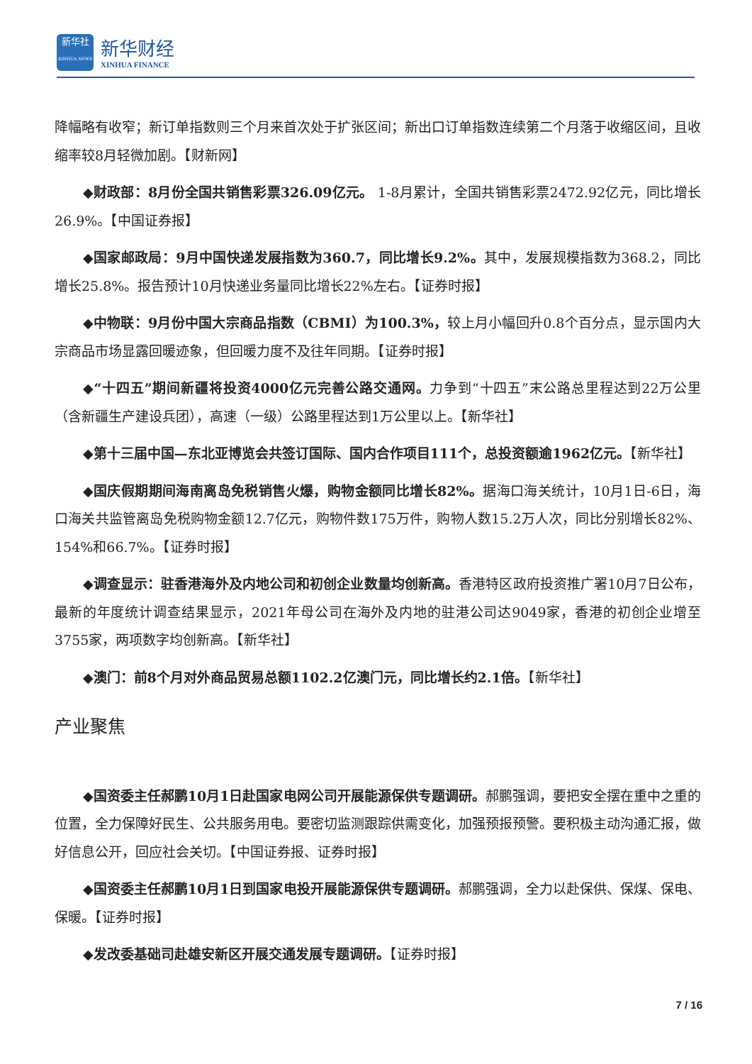新华社
XINHUA NEWS 新华财经 XINHUA FINANCE
降幅略有收窄；新订单指数则三个月来首次处于扩张区间；新出口订单指数连续第二个月落于收缩区间，且收缩率较8月轻微加剧。【财新网】
◆财政部：8月份全国共销售彩票326.09亿元。 1-8月累计，全国共销售彩票2472.92亿元，同比增长26.9%。【中国证券报】
◆国家邮政局：9月中国快递发展指数为360.7，同比增长9.2%。其中，发展规模指数为368.2，同比增长25.8%。报告预计10月快递业务量同比增长22%左右。【证券时报】
◆中物联：9月份中国大宗商品指数（CBMI）为100.3%，较上月小幅回升0.8个百分点，显示国内大宗商品市场显露回暖迹象，但回暖力度不及往年同期。【证券时报】
◆“十四五”期间新疆将投资4000亿元完善公路交通网。力争到“十四五”末公路总里程达到22万公里（含新疆生产建设兵团），高速（一级）公路里程达到1万公里以上。【新华社】
◆第十三届中国—东北亚博览会共签订国际、国内合作项目111个，总投资额逾1962亿元。【新华社】
◆国庆假期期间海南离岛免税销售火爆，购物金额同比增长82%。据海口海关统计，10月1日-6日，海口海关共监管离岛免税购物金额12.7亿元，购物件数175万件，购物人数15.2万人次，同比分别增长82%、154%和66.7%。【证券时报】
◆调查显示：驻香港海外及内地公司和初创企业数量均创新高。香港特区政府投资推广署10月7日公布，最新的年度统计调查结果显示，2021年母公司在海外及内地的驻港公司达9049家，香港的初创企业增至3755家，两项数字均创新高。【新华社】
◆澳门：前8个月对外商品贸易总额1102.2亿澳门元，同比增长约2.1倍。【新华社】
产业聚焦
◆国资委主任郝鹏10月1日赴国家电网公司开展能源保供专题调研。郝鹏强调，要把安全摆在重中之重的位置，全力保障好民生、公共服务用电。要密切监测跟踪供需变化，加强预报预警。要积极主动沟通汇报，做好信息公开，回应社会关切。【中国证券报、证券时报】
◆国资委主任郝鹏10月1日到国家电投开展能源保供专题调研。郝鹏强调，全力以赴保供、保煤、保电、保暖。【证券时报】
◆发改委基础司赴雄安新区开展交通发展专题调研。【证券时报】
7 / 16